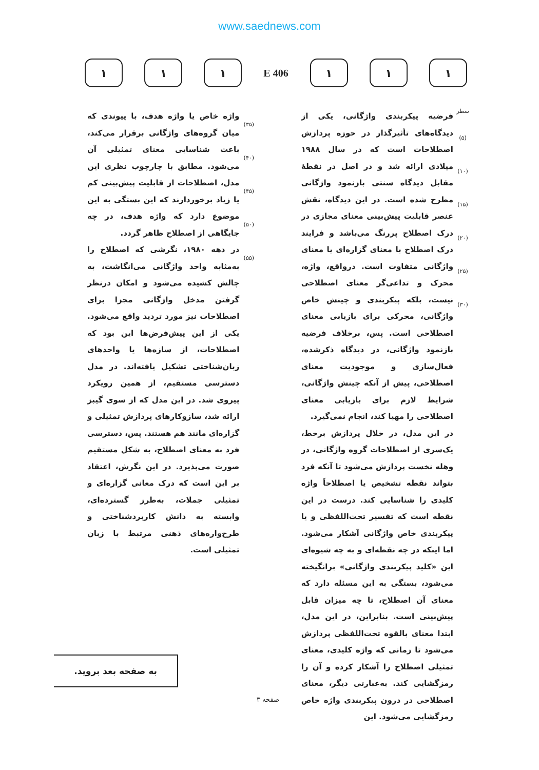www.saednews.com
۱ ۱ ۱
406 E
۱ ۱ ۱
سطر
(۵)
(۱۰)
(۱۵)
(۲۰)
(۲۵)
(۳۰)
فرضیه پیکربندی واژگانی، یکی از دیدگاه‌های تأثیرگذار در حوزه پردازش اصطلاحات است که در سال ۱۹۸۸ میلادی ارائه شد و در اصل در نقطهٔ مقابل دیدگاه سنتی بازنمود واژگانی مطرح شده است. در این دیدگاه، نقش عنصر قابلیت پیش‌بینی معنای مجازی در درک اصطلاح پررنگ می‌باشد و فرایند درک اصطلاح با معنای گزاره‌ای یا معنای واژگانی متفاوت است. درواقع، واژه، محرک و تداعی‌گر معنای اصطلاحی نیست، بلکه پیکربندی و چینش خاص واژگانی، محرکی برای بازیابی معنای اصطلاحی است. پس، برخلاف فرضیه بازنمود واژگانی، در دیدگاه ذکرشده، فعال‌سازی و موجودیت معنای اصطلاحی، پیش از آنکه چینش واژگانی، شرایط لازم برای بازیابی معنای اصطلاحی را مهیا کند، انجام نمی‌گیرد.
در این مدل، در خلال پردازش برخط، یک‌سری از اصطلاحات گروه واژگانی، در وهله نخست پردازش می‌شود تا آنکه فرد بتواند نقطه تشخیص یا اصطلاحاً واژه کلیدی را شناسایی کند. درست در این نقطه است که تفسیر تحت‌اللفظی و یا پیکربندی خاص واژگانی آشکار می‌شود. اما اینکه در چه نقطه‌ای و به چه شیوه‌ای این «کلید پیکربندی واژگانی» برانگیخته می‌شود، بستگی به این مسئله دارد که معنای آن اصطلاح، تا چه میزان قابل پیش‌بینی است. بنابراین، در این مدل، ابتدا معنای بالقوه تحت‌اللفظی پردازش می‌شود تا زمانی که واژه کلیدی، معنای تمثیلی اصطلاح را آشکار کرده و آن را رمزگشایی کند. به‌عبارتی دیگر، معنای اصطلاحی در درون پیکربندی واژه خاص رمزگشایی می‌شود. این
(۳۵)
(۴۰)
(۴۵)
(۵۰)
(۵۵)
واژه خاص یا واژه هدف، با پیوندی که میان گروه‌های واژگانی برقرار می‌کند، باعث شناسایی معنای تمثیلی آن می‌شود. مطابق با چارچوب نظری این مدل، اصطلاحات از قابلیت پیش‌بینی کم یا زیاد برخوردارند که این بستگی به این موضوع دارد که واژه هدف، در چه جایگاهی از اصطلاح ظاهر گردد.
در دهه ۱۹۸۰، نگرشی که اصطلاح را به‌مثابه واحد واژگانی می‌انگاشت، به چالش کشیده می‌شود و امکان درنظر گرفتن مدخل واژگانی مجزا برای اصطلاحات نیز مورد تردید واقع می‌شود. یکی از این پیش‌فرض‌ها این بود که اصطلاحات، از سازه‌ها یا واحدهای زبان‌شناختی تشکیل یافته‌اند. در مدل دسترسی مستقیم، از همین رویکرد پیروی شد. در این مدل که از سوی گیبز ارائه شد، سازوکارهای پردازش تمثیلی و گزاره‌ای مانند هم هستند. پس، دسترسی فرد به معنای اصطلاح، به شکل مستقیم صورت می‌پذیرد. در این نگرش، اعتقاد بر این است که درک معانی گزاره‌ای و تمثیلی جملات، به‌طرز گسترده‌ای، وابسته به دانش کاربردشناختی و طرح‌واره‌های ذهنی مرتبط با زبان تمثیلی است.
به صفحه بعد بروید.
صفحه ۳